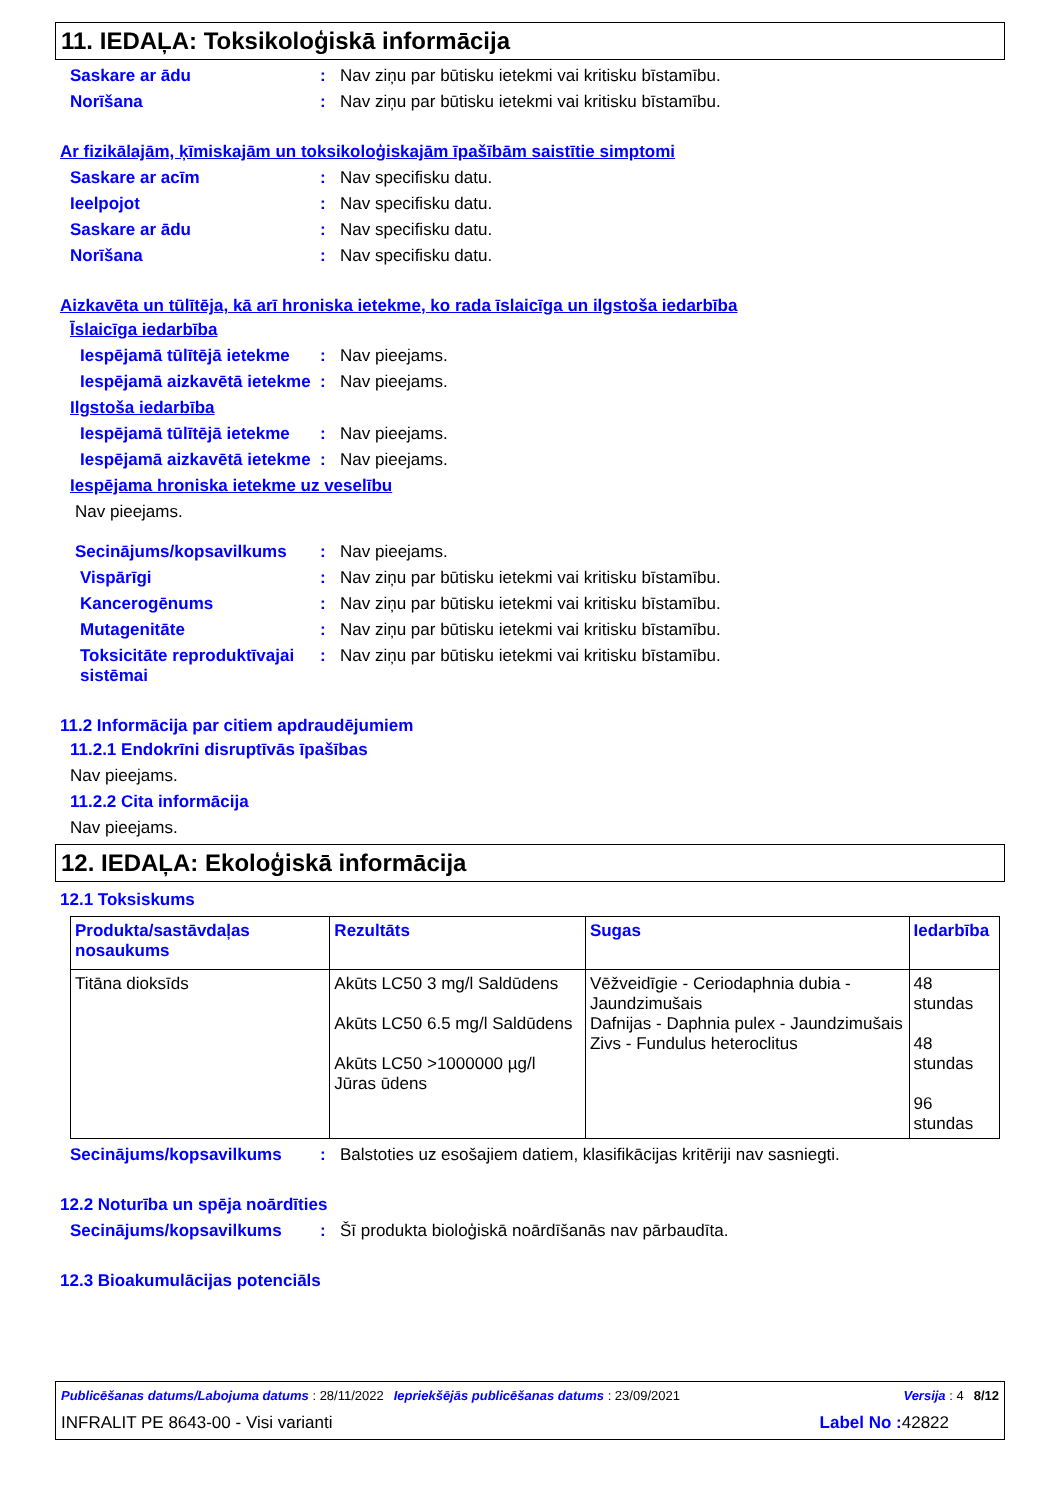11. IEDAĻA: Toksikoloģiskā informācija
Saskare ar ādu : Nav ziņu par būtisku ietekmi vai kritisku bīstamību.
Norīšana : Nav ziņu par būtisku ietekmi vai kritisku bīstamību.
Ar fizikālajām, ķīmiskajām un toksikoloģiskajām īpašībām saistītie simptomi
Saskare ar acīm : Nav specifisku datu.
Ieelpojot : Nav specifisku datu.
Saskare ar ādu : Nav specifisku datu.
Norīšana : Nav specifisku datu.
Aizkavēta un tūlītēja, kā arī hroniska ietekme, ko rada īslaicīga un ilgstoša iedarbība
Īslaicīga iedarbība
Iespējamā tūlītējā ietekme
: Nav pieejams.
Iespējamā aizkavētā ietekme
: Nav pieejams.
Ilgstoša iedarbība
Iespējamā tūlītējā ietekme
: Nav pieejams.
Iespējamā aizkavētā ietekme
: Nav pieejams.
Iespējama hroniska ietekme uz veselību
Nav pieejams.
Secinājums/kopsavilkums : Nav pieejams.
Vispārīgi : Nav ziņu par būtisku ietekmi vai kritisku bīstamību.
Kancerogēnums : Nav ziņu par būtisku ietekmi vai kritisku bīstamību.
Mutagenitāte : Nav ziņu par būtisku ietekmi vai kritisku bīstamību.
Toksicitāte reproduktīvajai sistēmai
: Nav ziņu par būtisku ietekmi vai kritisku bīstamību.
11.2 Informācija par citiem apdraudējumiem
11.2.1 Endokrīni disruptīvās īpašības
Nav pieejams.
11.2.2 Cita informācija
Nav pieejams.
12. IEDAĻA: Ekoloģiskā informācija
12.1 Toksiskums
| Produkta/sastāvdaļas nosaukums | Rezultāts | Sugas | Iedarbība |
| --- | --- | --- | --- |
| Titāna dioksīds | Akūts LC50 3 mg/l Saldūdens Akūts LC50 6.5 mg/l Saldūdens Akūts LC50 >1000000 µg/l Jūras ūdens | Vēžveidīgie - Ceriodaphnia dubia - Jaundzimušais Dafnijas - Daphnia pulex - Jaundzimušais Zivs - Fundulus heteroclitus | 48 stundas 48 stundas 96 stundas |
Secinājums/kopsavilkums : Balstoties uz esošajiem datiem, klasifikācijas kritēriji nav sasniegti.
12.2 Noturība un spēja noārdīties
Secinājums/kopsavilkums : Šī produkta bioloģiskā noārdīšanās nav pārbaudīta.
12.3 Bioakumulācijas potenciāls
Publicēšanas datums/Labojuma datums : 28/11/2022 Iepriekšējās publicēšanas datums : 23/09/2021 Versija : 4 8/12
INFRALIT PE 8643-00 - Visi varianti Label No : 42822